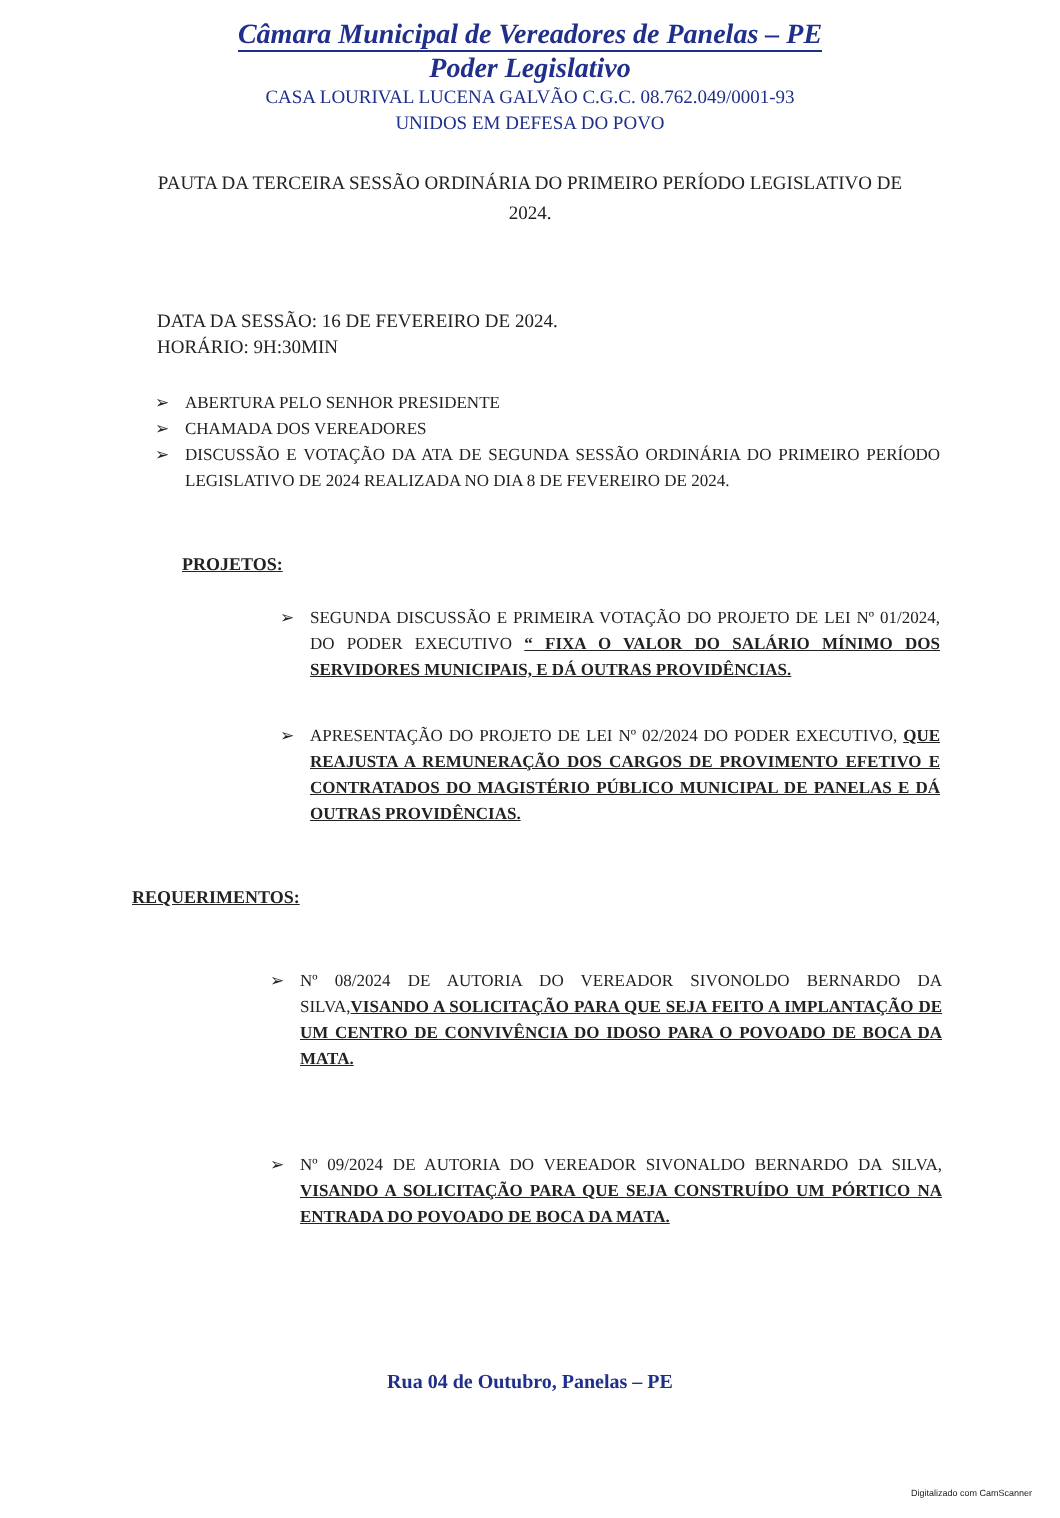Câmara Municipal de Vereadores de Panelas – PE
Poder Legislativo
CASA LOURIVAL LUCENA GALVÃO C.G.C. 08.762.049/0001-93
UNIDOS EM DEFESA DO POVO
PAUTA DA TERCEIRA SESSÃO ORDINÁRIA DO PRIMEIRO PERÍODO LEGISLATIVO DE 2024.
DATA DA SESSÃO: 16 DE FEVEREIRO DE 2024.
HORÁRIO: 9H:30MIN
➢ ABERTURA PELO SENHOR PRESIDENTE
➢ CHAMADA DOS VEREADORES
➢ DISCUSSÃO E VOTAÇÃO DA ATA DE SEGUNDA SESSÃO ORDINÁRIA DO PRIMEIRO PERÍODO LEGISLATIVO DE 2024 REALIZADA NO DIA 8 DE FEVEREIRO DE 2024.
PROJETOS:
➢ SEGUNDA DISCUSSÃO E PRIMEIRA VOTAÇÃO DO PROJETO DE LEI Nº 01/2024, DO PODER EXECUTIVO “ FIXA O VALOR DO SALÁRIO MÍNIMO DOS SERVIDORES MUNICIPAIS, E DÁ OUTRAS PROVIDÊNCIAS.
➢ APRESENTAÇÃO DO PROJETO DE LEI Nº 02/2024 DO PODER EXECUTIVO, QUE REAJUSTA A REMUNERAÇÃO DOS CARGOS DE PROVIMENTO EFETIVO E CONTRATADOS DO MAGISTÉRIO PÚBLICO MUNICIPAL DE PANELAS E DÁ OUTRAS PROVIDÊNCIAS.
REQUERIMENTOS:
➢ Nº 08/2024 DE AUTORIA DO VEREADOR SIVONOLDO BERNARDO DA SILVA,VISANDO A SOLICITAÇÃO PARA QUE SEJA FEITO A IMPLANTAÇÃO DE UM CENTRO DE CONVIVÊNCIA DO IDOSO PARA O POVOADO DE BOCA DA MATA.
➢ Nº 09/2024 DE AUTORIA DO VEREADOR SIVONALDO BERNARDO DA SILVA, VISANDO A SOLICITAÇÃO PARA QUE SEJA CONSTRUÍDO UM PÓRTICO NA ENTRADA DO POVOADO DE BOCA DA MATA.
Rua 04 de Outubro, Panelas – PE
Digitalizado com CamScanner